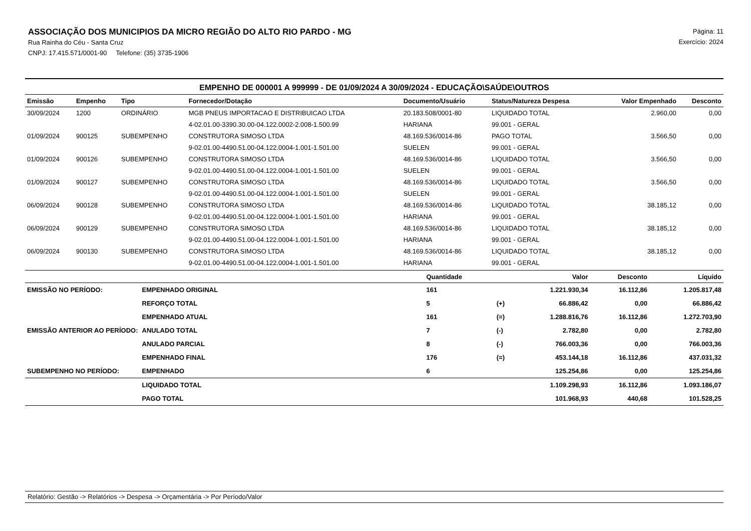ASSOCIAÇÃO DOS MUNICIPIOS DA MICRO REGIÃO DO ALTO RIO PARDO - MG
Rua Rainha do Céu - Santa Cruz
CNPJ: 17.415.571/0001-90 Telefone: (35) 3735-1906
Página: 11
Exercício: 2024
EMPENHO DE 000001 A 999999 - DE 01/09/2024 A 30/09/2024 - EDUCAÇÃO\SAÚDE\OUTROS
| Emissão | Empenho | Tipo | Fornecedor/Dotação | Documento/Usuário | Status/Natureza Despesa | Valor Empenhado | Desconto |
| --- | --- | --- | --- | --- | --- | --- | --- |
| 30/09/2024 | 1200 | ORDINÁRIO | MGB PNEUS IMPORTACAO E DISTRIBUICAO LTDA | 20.183.508/0001-80 | LIQUIDADO TOTAL | 2.960,00 | 0,00 |
| | | | 4-02.01.00-3390.30.00-04.122.0002-2.008-1.500.99 | HARIANA | 99.001 - GERAL | | |
| 01/09/2024 | 900125 | SUBEMPENHO | CONSTRUTORA SIMOSO LTDA | 48.169.536/0014-86 | PAGO TOTAL | 3.566,50 | 0,00 |
| | | | 9-02.01.00-4490.51.00-04.122.0004-1.001-1.501.00 | SUELEN | 99.001 - GERAL | | |
| 01/09/2024 | 900126 | SUBEMPENHO | CONSTRUTORA SIMOSO LTDA | 48.169.536/0014-86 | LIQUIDADO TOTAL | 3.566,50 | 0,00 |
| | | | 9-02.01.00-4490.51.00-04.122.0004-1.001-1.501.00 | SUELEN | 99.001 - GERAL | | |
| 01/09/2024 | 900127 | SUBEMPENHO | CONSTRUTORA SIMOSO LTDA | 48.169.536/0014-86 | LIQUIDADO TOTAL | 3.566,50 | 0,00 |
| | | | 9-02.01.00-4490.51.00-04.122.0004-1.001-1.501.00 | SUELEN | 99.001 - GERAL | | |
| 06/09/2024 | 900128 | SUBEMPENHO | CONSTRUTORA SIMOSO LTDA | 48.169.536/0014-86 | LIQUIDADO TOTAL | 38.185,12 | 0,00 |
| | | | 9-02.01.00-4490.51.00-04.122.0004-1.001-1.501.00 | HARIANA | 99.001 - GERAL | | |
| 06/09/2024 | 900129 | SUBEMPENHO | CONSTRUTORA SIMOSO LTDA | 48.169.536/0014-86 | LIQUIDADO TOTAL | 38.185,12 | 0,00 |
| | | | 9-02.01.00-4490.51.00-04.122.0004-1.001-1.501.00 | HARIANA | 99.001 - GERAL | | |
| 06/09/2024 | 900130 | SUBEMPENHO | CONSTRUTORA SIMOSO LTDA | 48.169.536/0014-86 | LIQUIDADO TOTAL | 38.185,12 | 0,00 |
| | | | 9-02.01.00-4490.51.00-04.122.0004-1.001-1.501.00 | HARIANA | 99.001 - GERAL | | |
| | | Quantidade | | Valor | Desconto | Líquido |
| --- | --- | --- | --- | --- | --- | --- |
| EMISSÃO NO PERÍODO: | EMPENHADO ORIGINAL | 161 | | 1.221.930,34 | 16.112,86 | 1.205.817,48 |
| | REFORÇO TOTAL | 5 | (+) | 66.886,42 | 0,00 | 66.886,42 |
| | EMPENHADO ATUAL | 161 | (=) | 1.288.816,76 | 16.112,86 | 1.272.703,90 |
| EMISSÃO ANTERIOR AO PERÍODO: | ANULADO TOTAL | 7 | (-) | 2.782,80 | 0,00 | 2.782,80 |
| | ANULADO PARCIAL | 8 | (-) | 766.003,36 | 0,00 | 766.003,36 |
| | EMPENHADO FINAL | 176 | (=) | 453.144,18 | 16.112,86 | 437.031,32 |
| SUBEMPENHO NO PERÍODO: | EMPENHADO | 6 | | 125.254,86 | 0,00 | 125.254,86 |
| | LIQUIDADO TOTAL | | | 1.109.298,93 | 16.112,86 | 1.093.186,07 |
| | PAGO TOTAL | | | 101.968,93 | 440,68 | 101.528,25 |
Relatório: Gestão -> Relatórios -> Despesa -> Orçamentária -> Por Período/Valor